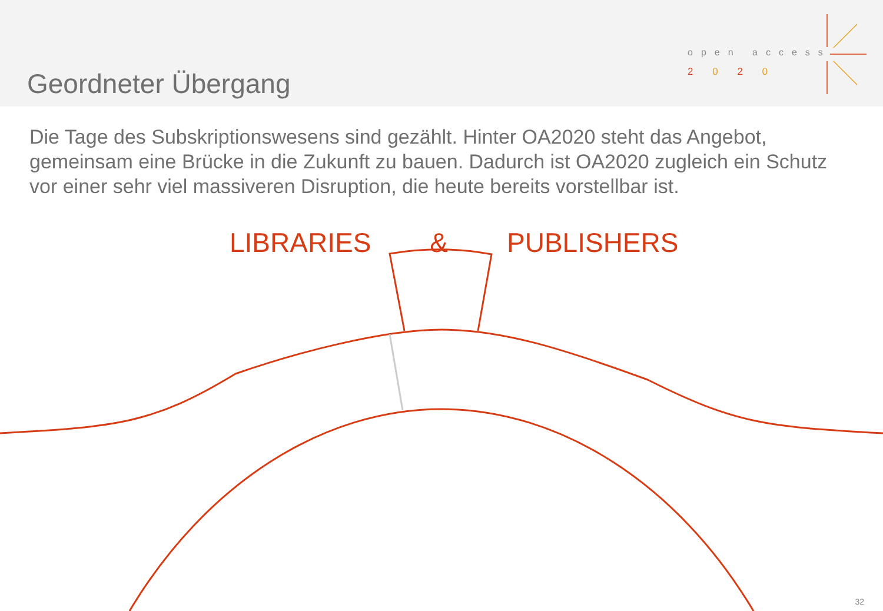Geordneter Übergang
open access
2 0 2 0
Die Tage des Subskriptionswesens sind gezählt. Hinter OA2020 steht das Angebot, gemeinsam eine Brücke in die Zukunft zu bauen. Dadurch ist OA2020 zugleich ein Schutz vor einer sehr viel massiveren Disruption, die heute bereits vorstellbar ist.
LIBRARIES & PUBLISHERS
32